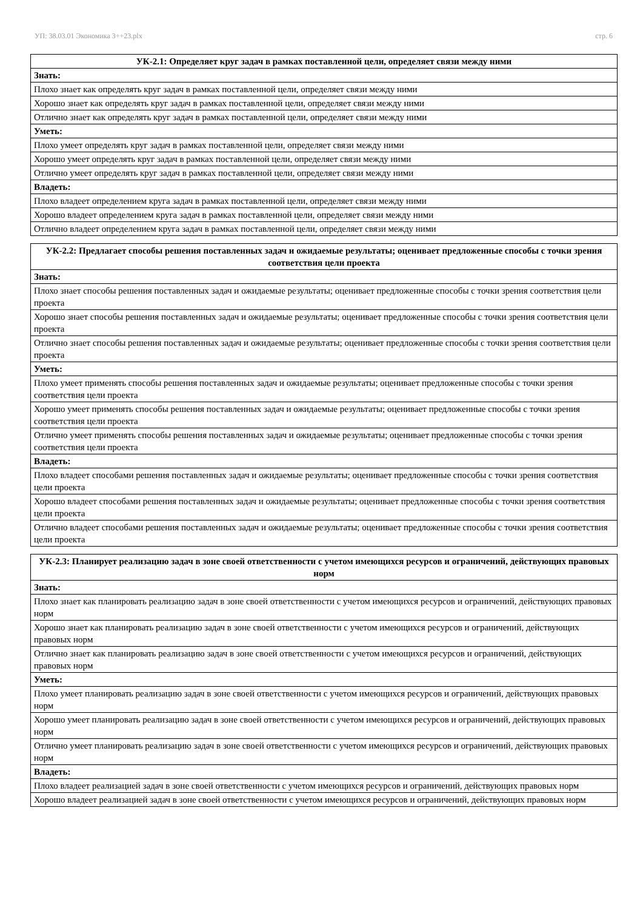УП: 38.03.01 Экономика 3++23.plx стр. 6
| УК-2.1: Определяет круг задач в рамках поставленной цели, определяет связи между ними |
| --- |
| Знать: |
| Плохо знает как определять круг задач в рамках поставленной цели, определяет связи между ними |
| Хорошо знает как определять круг задач в рамках поставленной цели, определяет связи между ними |
| Отлично знает как определять круг задач в рамках поставленной цели, определяет связи между ними |
| Уметь: |
| Плохо умеет определять круг задач в рамках поставленной цели, определяет связи между ними |
| Хорошо умеет определять круг задач в рамках поставленной цели, определяет связи между ними |
| Отлично умеет определять круг задач в рамках поставленной цели, определяет связи между ними |
| Владеть: |
| Плохо владеет определением круга задач в рамках поставленной цели, определяет связи между ними |
| Хорошо владеет определением круга задач в рамках поставленной цели, определяет связи между ними |
| Отлично владеет определением круга задач в рамках поставленной цели, определяет связи между ними |
| УК-2.2: Предлагает способы решения поставленных задач и ожидаемые результаты; оценивает предложенные способы с точки зрения соответствия цели проекта |
| --- |
| Знать: |
| Плохо знает способы решения поставленных задач и ожидаемые результаты; оценивает предложенные способы с точки зрения соответствия цели проекта |
| Хорошо знает способы решения поставленных задач и ожидаемые результаты; оценивает предложенные способы с точки зрения соответствия цели проекта |
| Отлично знает способы решения поставленных задач и ожидаемые результаты; оценивает предложенные способы с точки зрения соответствия цели проекта |
| Уметь: |
| Плохо умеет применять способы решения поставленных задач и ожидаемые результаты; оценивает предложенные способы с точки зрения соответствия цели проекта |
| Хорошо умеет применять способы решения поставленных задач и ожидаемые результаты; оценивает предложенные способы с точки зрения соответствия цели проекта |
| Отлично умеет применять способы решения поставленных задач и ожидаемые результаты; оценивает предложенные способы с точки зрения соответствия цели проекта |
| Владеть: |
| Плохо владеет способами решения поставленных задач и ожидаемые результаты; оценивает предложенные способы с точки зрения соответствия цели проекта |
| Хорошо владеет способами решения поставленных задач и ожидаемые результаты; оценивает предложенные способы с точки зрения соответствия цели проекта |
| Отлично владеет способами решения поставленных задач и ожидаемые результаты; оценивает предложенные способы с точки зрения соответствия цели проекта |
| УК-2.3: Планирует реализацию задач в зоне своей ответственности с учетом имеющихся ресурсов и ограничений, действующих правовых норм |
| --- |
| Знать: |
| Плохо знает как планировать реализацию задач в зоне своей ответственности с учетом имеющихся ресурсов и ограничений, действующих правовых норм |
| Хорошо знает как планировать реализацию задач в зоне своей ответственности с учетом имеющихся ресурсов и ограничений, действующих правовых норм |
| Отлично знает как планировать реализацию задач в зоне своей ответственности с учетом имеющихся ресурсов и ограничений, действующих правовых норм |
| Уметь: |
| Плохо умеет планировать реализацию задач в зоне своей ответственности с учетом имеющихся ресурсов и ограничений, действующих правовых норм |
| Хорошо умеет планировать реализацию задач в зоне своей ответственности с учетом имеющихся ресурсов и ограничений, действующих правовых норм |
| Отлично умеет планировать реализацию задач в зоне своей ответственности с учетом имеющихся ресурсов и ограничений, действующих правовых норм |
| Владеть: |
| Плохо владеет реализацией задач в зоне своей ответственности с учетом имеющихся ресурсов и ограничений, действующих правовых норм |
| Хорошо владеет реализацией задач в зоне своей ответственности с учетом имеющихся ресурсов и ограничений, действующих правовых норм |